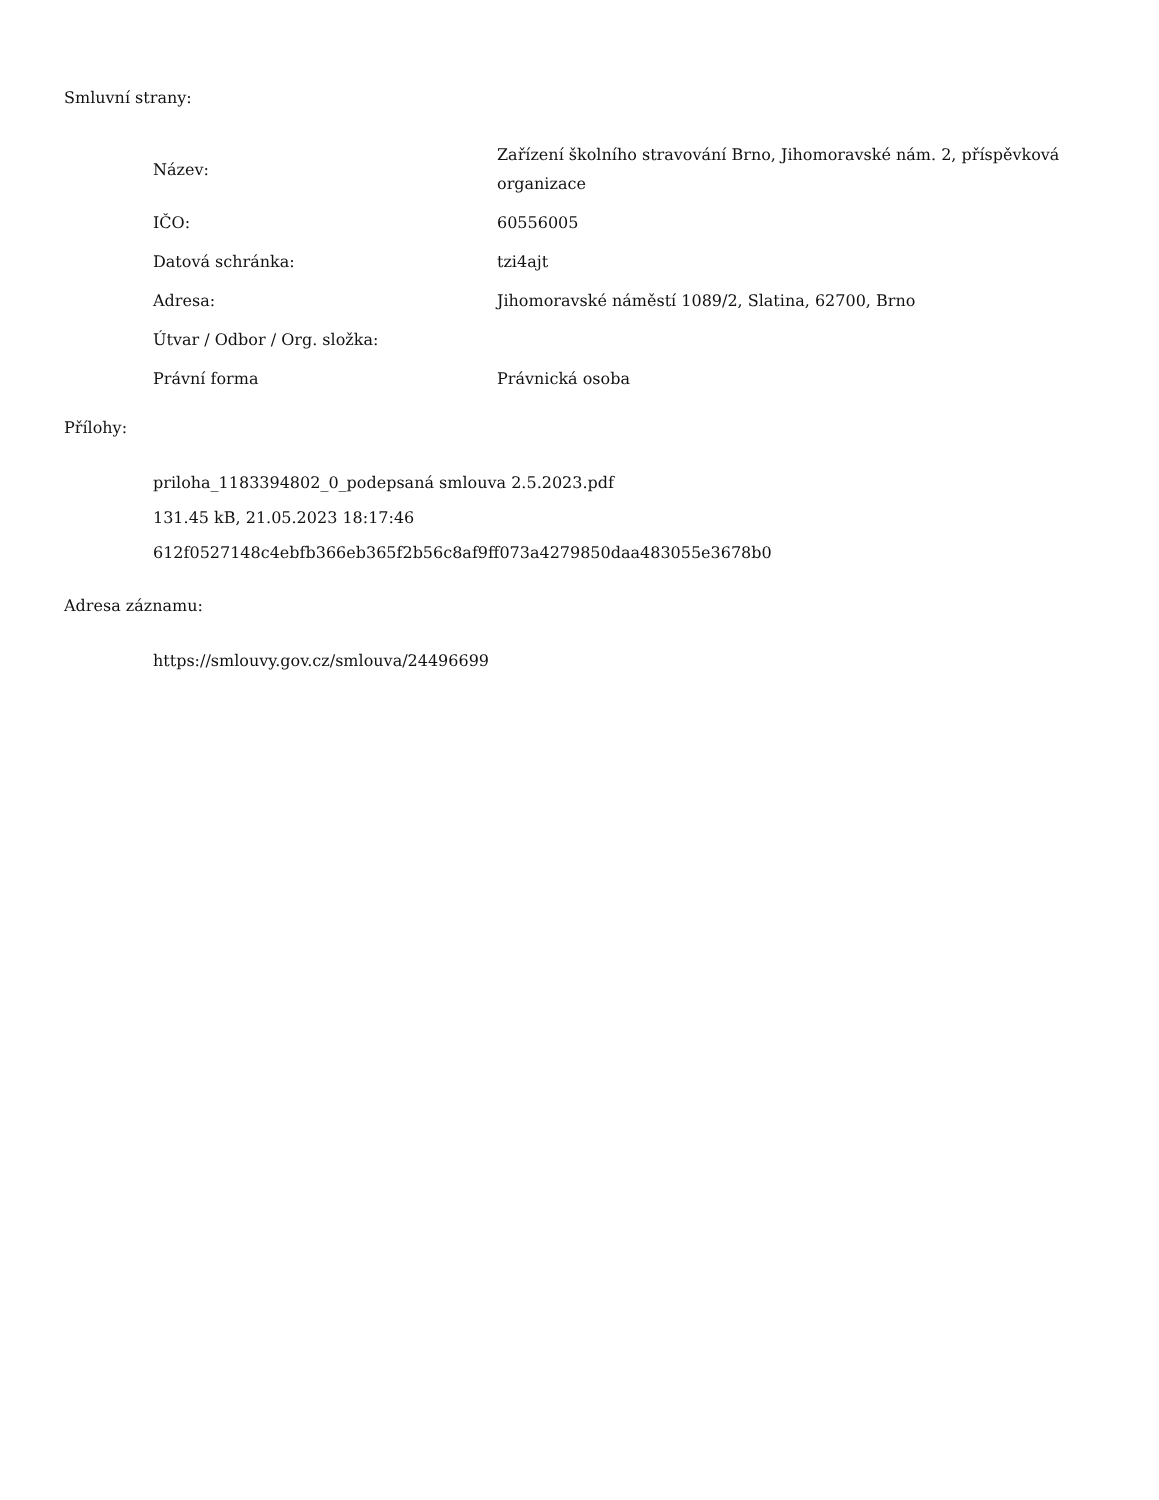Smluvní strany:
| Název: | Zařízení školního stravování Brno, Jihomoravské nám. 2, příspěvková organizace |
| IČO: | 60556005 |
| Datová schránka: | tzi4ajt |
| Adresa: | Jihomoravské náměstí 1089/2, Slatina, 62700, Brno |
| Útvar / Odbor / Org. složka: | |
| Právní forma | Právnická osoba |
Přílohy:
priloha_1183394802_0_podepsaná smlouva 2.5.2023.pdf
131.45 kB, 21.05.2023 18:17:46
612f0527148c4ebfb366eb365f2b56c8af9ff073a4279850daa483055e3678b0
Adresa záznamu:
https://smlouvy.gov.cz/smlouva/24496699